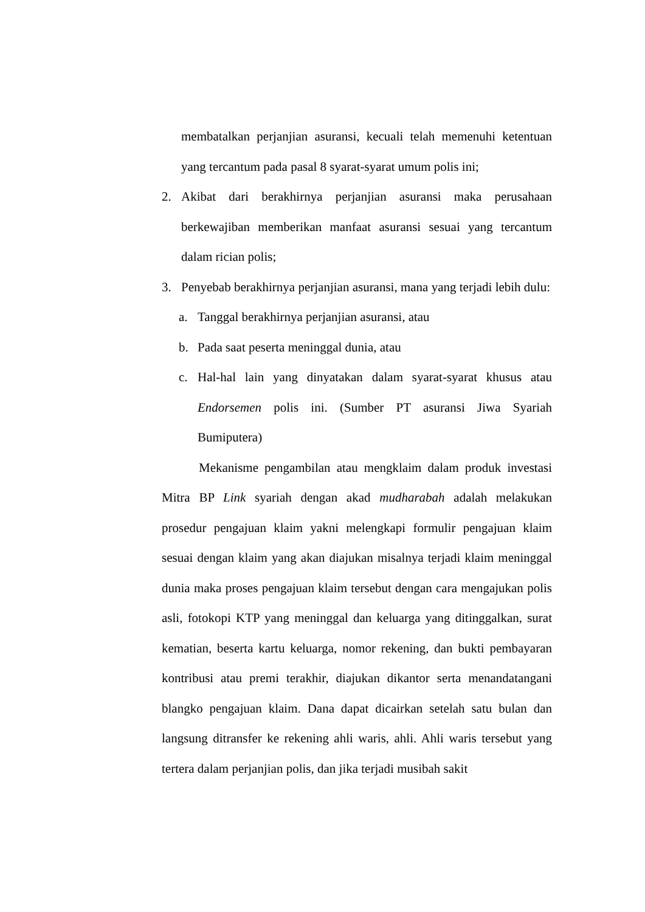membatalkan perjanjian asuransi, kecuali telah memenuhi ketentuan yang tercantum pada pasal 8 syarat-syarat umum polis ini;
2. Akibat dari berakhirnya perjanjian asuransi maka perusahaan berkewajiban memberikan manfaat asuransi sesuai yang tercantum dalam rician polis;
3. Penyebab berakhirnya perjanjian asuransi, mana yang terjadi lebih dulu:
a. Tanggal berakhirnya perjanjian asuransi, atau
b. Pada saat peserta meninggal dunia, atau
c. Hal-hal lain yang dinyatakan dalam syarat-syarat khusus atau Endorsemen polis ini. (Sumber PT asuransi Jiwa Syariah Bumiputera)
Mekanisme pengambilan atau mengklaim dalam produk investasi Mitra BP Link syariah dengan akad mudharabah adalah melakukan prosedur pengajuan klaim yakni melengkapi formulir pengajuan klaim sesuai dengan klaim yang akan diajukan misalnya terjadi klaim meninggal dunia maka proses pengajuan klaim tersebut dengan cara mengajukan polis asli, fotokopi KTP yang meninggal dan keluarga yang ditinggalkan, surat kematian, beserta kartu keluarga, nomor rekening, dan bukti pembayaran kontribusi atau premi terakhir, diajukan dikantor serta menandatangani blangko pengajuan klaim. Dana dapat dicairkan setelah satu bulan dan langsung ditransfer ke rekening ahli waris, ahli. Ahli waris tersebut yang tertera dalam perjanjian polis, dan jika terjadi musibah sakit